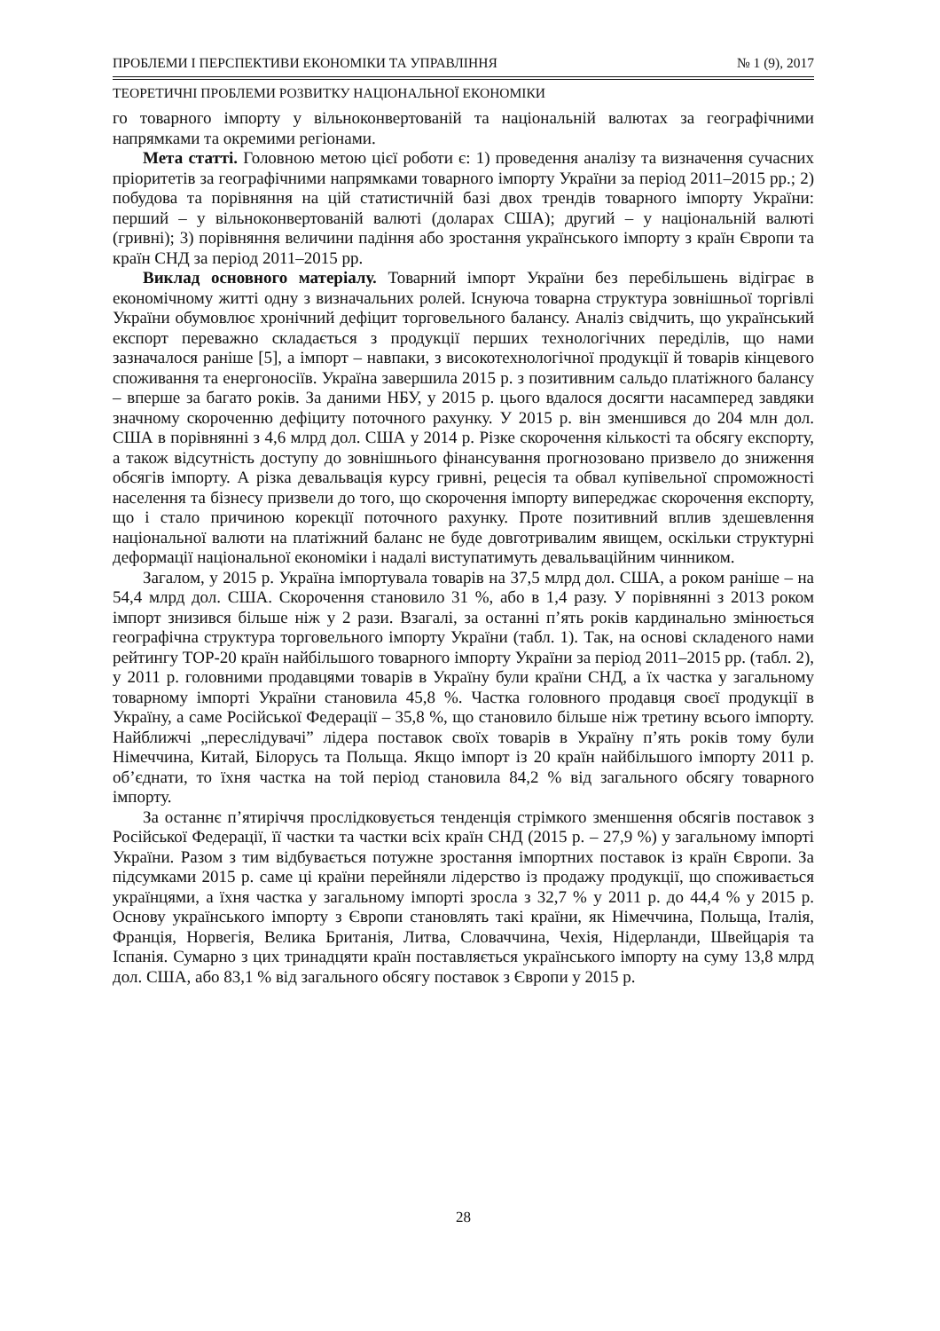ПРОБЛЕМИ І ПЕРСПЕКТИВИ ЕКОНОМІКИ ТА УПРАВЛІННЯ № 1 (9), 2017
ТЕОРЕТИЧНІ ПРОБЛЕМИ РОЗВИТКУ НАЦІОНАЛЬНОЇ ЕКОНОМІКИ
го товарного імпорту у вільноконвертованій та національній валютах за географічними напрямками та окремими регіонами.
Мета статті. Головною метою цієї роботи є: 1) проведення аналізу та визначення сучасних пріоритетів за географічними напрямками товарного імпорту України за період 2011–2015 рр.; 2) побудова та порівняння на цій статистичній базі двох трендів товарного імпорту України: перший – у вільноконвертованій валюті (доларах США); другий – у національній валюті (гривні); 3) порівняння величини падіння або зростання українського імпорту з країн Європи та країн СНД за період 2011–2015 рр.
Виклад основного матеріалу. Товарний імпорт України без перебільшень відіграє в економічному житті одну з визначальних ролей. Існуюча товарна структура зовнішньої торгівлі України обумовлює хронічний дефіцит торговельного балансу. Аналіз свідчить, що український експорт переважно складається з продукції перших технологічних переділів, що нами зазначалося раніше [5], а імпорт – навпаки, з високотехнологічної продукції й товарів кінцевого споживання та енергоносіїв. Україна завершила 2015 р. з позитивним сальдо платіжного балансу – вперше за багато років. За даними НБУ, у 2015 р. цього вдалося досягти насамперед завдяки значному скороченню дефіциту поточного рахунку. У 2015 р. він зменшився до 204 млн дол. США в порівнянні з 4,6 млрд дол. США у 2014 р. Різке скорочення кількості та обсягу експорту, а також відсутність доступу до зовнішнього фінансування прогнозовано призвело до зниження обсягів імпорту. А різка девальвація курсу гривні, рецесія та обвал купівельної спроможності населення та бізнесу призвели до того, що скорочення імпорту випереджає скорочення експорту, що і стало причиною корекції поточного рахунку. Проте позитивний вплив здешевлення національної валюти на платіжний баланс не буде довготривалим явищем, оскільки структурні деформації національної економіки і надалі виступатимуть девальваційним чинником.
Загалом, у 2015 р. Україна імпортувала товарів на 37,5 млрд дол. США, а роком раніше – на 54,4 млрд дол. США. Скорочення становило 31 %, або в 1,4 разу. У порівнянні з 2013 роком імпорт знизився більше ніж у 2 рази. Взагалі, за останні п’ять років кардинально змінюється географічна структура торговельного імпорту України (табл. 1). Так, на основі складеного нами рейтингу ТОР-20 країн найбільшого товарного імпорту України за період 2011–2015 рр. (табл. 2), у 2011 р. головними продавцями товарів в Україну були країни СНД, а їх частка у загальному товарному імпорті України становила 45,8 %. Частка головного продавця своєї продукції в Україну, а саме Російської Федерації – 35,8 %, що становило більше ніж третину всього імпорту. Найближчі „переслідувачі” лідера поставок своїх товарів в Україну п’ять років тому були Німеччина, Китай, Білорусь та Польща. Якщо імпорт із 20 країн найбільшого імпорту 2011 р. об’єднати, то їхня частка на той період становила 84,2 % від загального обсягу товарного імпорту.
За останнє п’ятиріччя прослідковується тенденція стрімкого зменшення обсягів поставок з Російської Федерації, її частки та частки всіх країн СНД (2015 р. – 27,9 %) у загальному імпорті України. Разом з тим відбувається потужне зростання імпортних поставок із країн Європи. За підсумками 2015 р. саме ці країни перейняли лідерство із продажу продукції, що споживається українцями, а їхня частка у загальному імпорті зросла з 32,7 % у 2011 р. до 44,4 % у 2015 р. Основу українського імпорту з Європи становлять такі країни, як Німеччина, Польща, Італія, Франція, Норвегія, Велика Британія, Литва, Словаччина, Чехія, Нідерланди, Швейцарія та Іспанія. Сумарно з цих тринадцяти країн поставляється українського імпорту на суму 13,8 млрд дол. США, або 83,1 % від загального обсягу поставок з Європи у 2015 р.
28